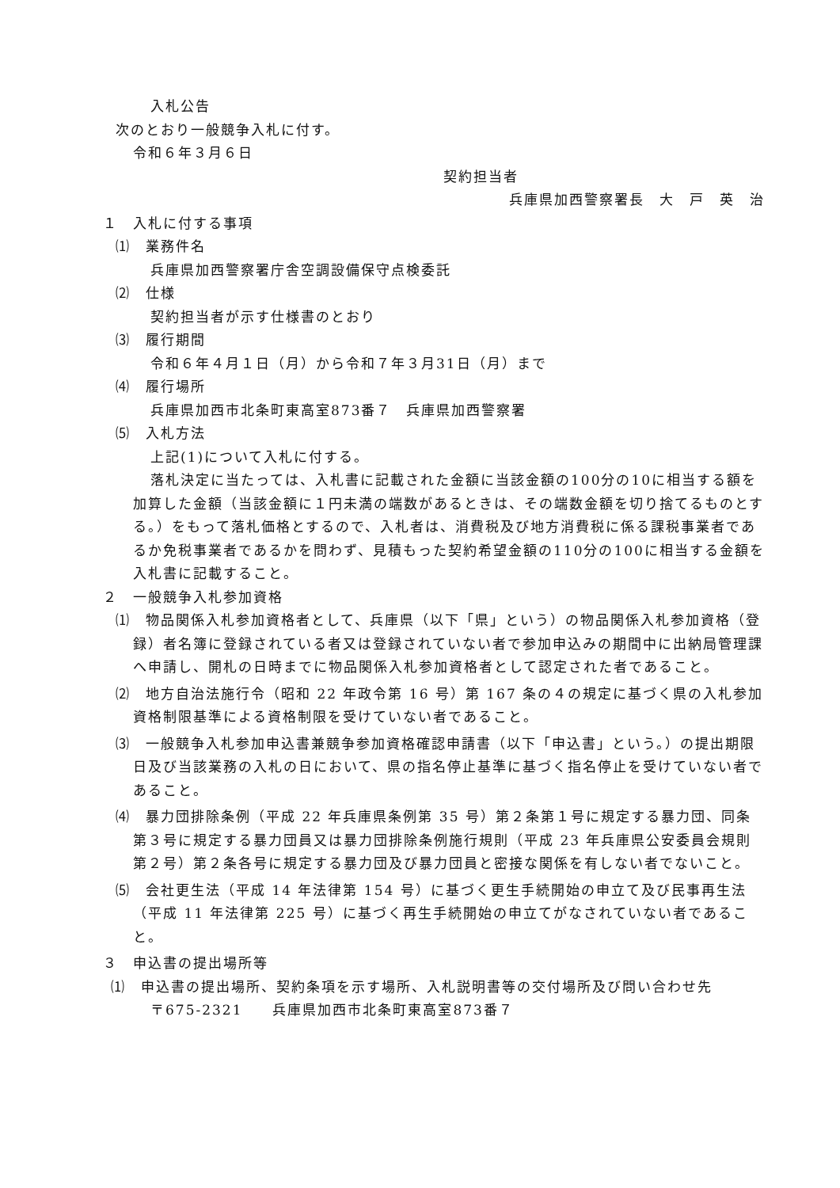入札公告
次のとおり一般競争入札に付す。
令和６年３月６日
契約担当者
兵庫県加西警察署長　大　戸　英　治
１　入札に付する事項
⑴　業務件名
兵庫県加西警察署庁舎空調設備保守点検委託
⑵　仕様
契約担当者が示す仕様書のとおり
⑶　履行期間
令和６年４月１日（月）から令和７年３月31日（月）まで
⑷　履行場所
兵庫県加西市北条町東高室873番７　兵庫県加西警察署
⑸　入札方法
上記(1)について入札に付する。
落札決定に当たっては、入札書に記載された金額に当該金額の100分の10に相当する額を加算した金額（当該金額に１円未満の端数があるときは、その端数金額を切り捨てるものとする。）をもって落札価格とするので、入札者は、消費税及び地方消費税に係る課税事業者であるか免税事業者であるかを問わず、見積もった契約希望金額の110分の100に相当する金額を入札書に記載すること。
２　一般競争入札参加資格
⑴　物品関係入札参加資格者として、兵庫県（以下「県」という）の物品関係入札参加資格（登録）者名簿に登録されている者又は登録されていない者で参加申込みの期間中に出納局管理課へ申請し、開札の日時までに物品関係入札参加資格者として認定された者であること。
⑵　地方自治法施行令（昭和 22 年政令第 16 号）第 167 条の４の規定に基づく県の入札参加資格制限基準による資格制限を受けていない者であること。
⑶　一般競争入札参加申込書兼競争参加資格確認申請書（以下「申込書」という。）の提出期限日及び当該業務の入札の日において、県の指名停止基準に基づく指名停止を受けていない者であること。
⑷　暴力団排除条例（平成 22 年兵庫県条例第 35 号）第２条第１号に規定する暴力団、同条第３号に規定する暴力団員又は暴力団排除条例施行規則（平成 23 年兵庫県公安委員会規則第２号）第２条各号に規定する暴力団及び暴力団員と密接な関係を有しない者でないこと。
⑸　会社更生法（平成 14 年法律第 154 号）に基づく更生手続開始の申立て及び民事再生法（平成 11 年法律第 225 号）に基づく再生手続開始の申立てがなされていない者であること。
３　申込書の提出場所等
⑴　申込書の提出場所、契約条項を示す場所、入札説明書等の交付場所及び問い合わせ先
〒675-2321　　兵庫県加西市北条町東高室873番７